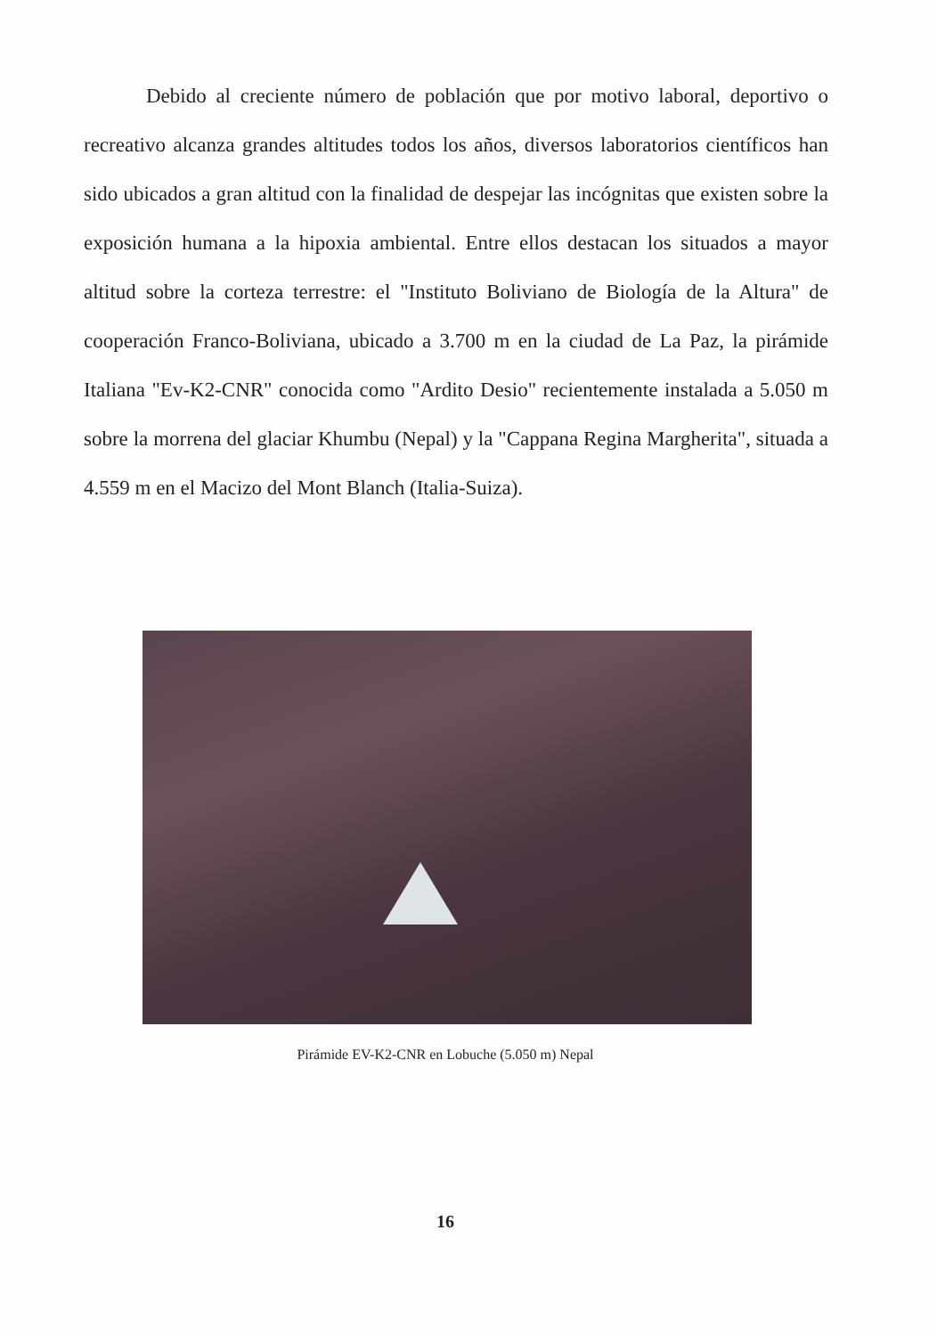Debido al creciente número de población que por motivo laboral, deportivo o recreativo alcanza grandes altitudes todos los años, diversos laboratorios científicos han sido ubicados a gran altitud con la finalidad de despejar las incógnitas que existen sobre la exposición humana a la hipoxia ambiental. Entre ellos destacan los situados a mayor altitud sobre la corteza terrestre: el "Instituto Boliviano de Biología de la Altura" de cooperación Franco-Boliviana, ubicado a 3.700 m en la ciudad de La Paz, la pirámide Italiana "Ev-K2-CNR" conocida como "Ardito Desio" recientemente instalada a 5.050 m sobre la morrena del glaciar Khumbu (Nepal) y la "Cappana Regina Margherita", situada a 4.559 m en el Macizo del Mont Blanch (Italia-Suiza).
Pirámide EV-K2-CNR en Lobuche (5.050 m) Nepal
16